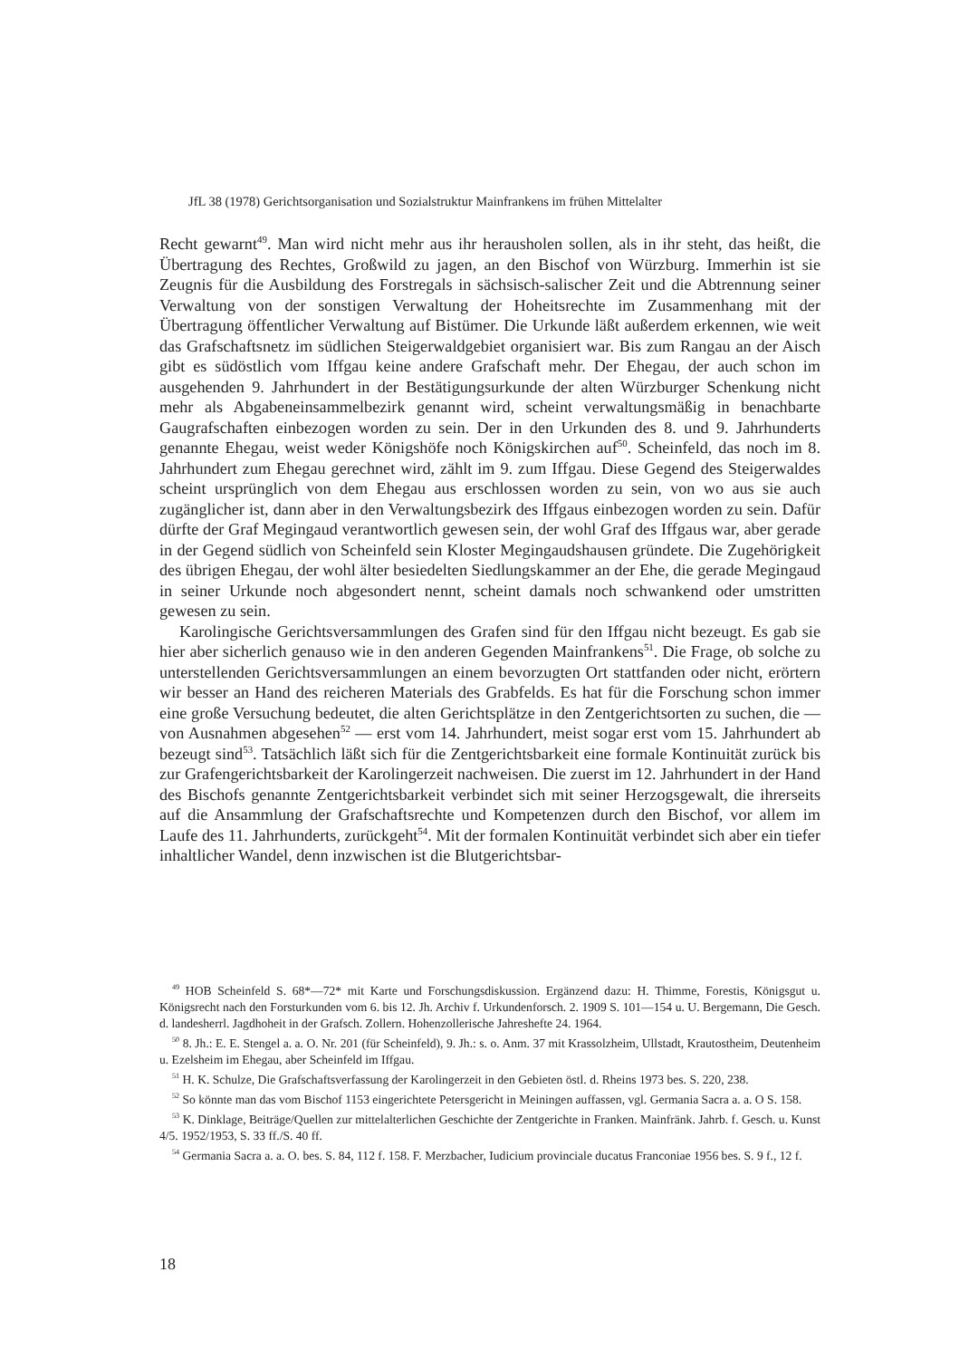JfL 38 (1978) Gerichtsorganisation und Sozialstruktur Mainfrankens im frühen Mittelalter
Recht gewarnt<sup>49</sup>. Man wird nicht mehr aus ihr herausholen sollen, als in ihr steht, das heißt, die Übertragung des Rechtes, Großwild zu jagen, an den Bischof von Würzburg. Immerhin ist sie Zeugnis für die Ausbildung des Forstregals in sächsisch-salischer Zeit und die Abtrennung seiner Verwaltung von der sonstigen Verwaltung der Hoheitsrechte im Zusammenhang mit der Übertragung öffentlicher Verwaltung auf Bistümer. Die Urkunde läßt außerdem erkennen, wie weit das Grafschaftsnetz im südlichen Steigerwaldgebiet organisiert war. Bis zum Rangau an der Aisch gibt es südöstlich vom Iffgau keine andere Grafschaft mehr. Der Ehegau, der auch schon im ausgehenden 9. Jahrhundert in der Bestätigungsurkunde der alten Würzburger Schenkung nicht mehr als Abgabeneinsammelbezirk genannt wird, scheint verwaltungsmäßig in benachbarte Gaugrafschaften einbezogen worden zu sein. Der in den Urkunden des 8. und 9. Jahrhunderts genannte Ehegau, weist weder Königshöfe noch Königskirchen auf<sup>50</sup>. Scheinfeld, das noch im 8. Jahrhundert zum Ehegau gerechnet wird, zählt im 9. zum Iffgau. Diese Gegend des Steigerwaldes scheint ursprünglich von dem Ehegau aus erschlossen worden zu sein, von wo aus sie auch zugänglicher ist, dann aber in den Verwaltungsbezirk des Iffgaus einbezogen worden zu sein. Dafür dürfte der Graf Megingaud verantwortlich gewesen sein, der wohl Graf des Iffgaus war, aber gerade in der Gegend südlich von Scheinfeld sein Kloster Megingaudshausen gründete. Die Zugehörigkeit des übrigen Ehegau, der wohl älter besiedelten Siedlungskammer an der Ehe, die gerade Megingaud in seiner Urkunde noch abgesondert nennt, scheint damals noch schwankend oder umstritten gewesen zu sein.
Karolingische Gerichtsversammlungen des Grafen sind für den Iffgau nicht bezeugt. Es gab sie hier aber sicherlich genauso wie in den anderen Gegenden Mainfrankens<sup>51</sup>. Die Frage, ob solche zu unterstellenden Gerichtsversammlungen an einem bevorzugten Ort stattfanden oder nicht, erörtern wir besser an Hand des reicheren Materials des Grabfelds. Es hat für die Forschung schon immer eine große Versuchung bedeutet, die alten Gerichtsplätze in den Zentgerichtsorten zu suchen, die — von Ausnahmen abgesehen<sup>52</sup> — erst vom 14. Jahrhundert, meist sogar erst vom 15. Jahrhundert ab bezeugt sind<sup>53</sup>. Tatsächlich läßt sich für die Zentgerichtsbarkeit eine formale Kontinuität zurück bis zur Grafengerichtsbarkeit der Karolingerzeit nachweisen. Die zuerst im 12. Jahrhundert in der Hand des Bischofs genannte Zentgerichtsbarkeit verbindet sich mit seiner Herzogsgewalt, die ihrerseits auf die Ansammlung der Grafschaftsrechte und Kompetenzen durch den Bischof, vor allem im Laufe des 11. Jahrhunderts, zurückgeht<sup>54</sup>. Mit der formalen Kontinuität verbindet sich aber ein tiefer inhaltlicher Wandel, denn inzwischen ist die Blutgerichtsbar-
<sup>49</sup> HOB Scheinfeld S. 68*—72* mit Karte und Forschungsdiskussion. Ergänzend dazu: H. Thimme, Forestis, Königsgut u. Königsrecht nach den Forsturkunden vom 6. bis 12. Jh. Archiv f. Urkundenforsch. 2. 1909 S. 101—154 u. U. Bergemann, Die Gesch. d. landesherrl. Jagdhoheit in der Grafsch. Zollern. Hohenzollerische Jahreshefte 24. 1964.
<sup>50</sup> 8. Jh.: E. E. Stengel a. a. O. Nr. 201 (für Scheinfeld), 9. Jh.: s. o. Anm. 37 mit Krassolzheim, Ullstadt, Krautostheim, Deutenheim u. Ezelsheim im Ehegau, aber Scheinfeld im Iffgau.
<sup>51</sup> H. K. Schulze, Die Grafschaftsverfassung der Karolingerzeit in den Gebieten östl. d. Rheins 1973 bes. S. 220, 238.
<sup>52</sup> So könnte man das vom Bischof 1153 eingerichtete Petersgericht in Meiningen auffassen, vgl. Germania Sacra a. a. O S. 158.
<sup>53</sup> K. Dinklage, Beiträge/Quellen zur mittelalterlichen Geschichte der Zentgerichte in Franken. Mainfränk. Jahrb. f. Gesch. u. Kunst 4/5. 1952/1953, S. 33 ff./S. 40 ff.
<sup>54</sup> Germania Sacra a. a. O. bes. S. 84, 112 f. 158. F. Merzbacher, Iudicium provinciale ducatus Franconiae 1956 bes. S. 9 f., 12 f.
18